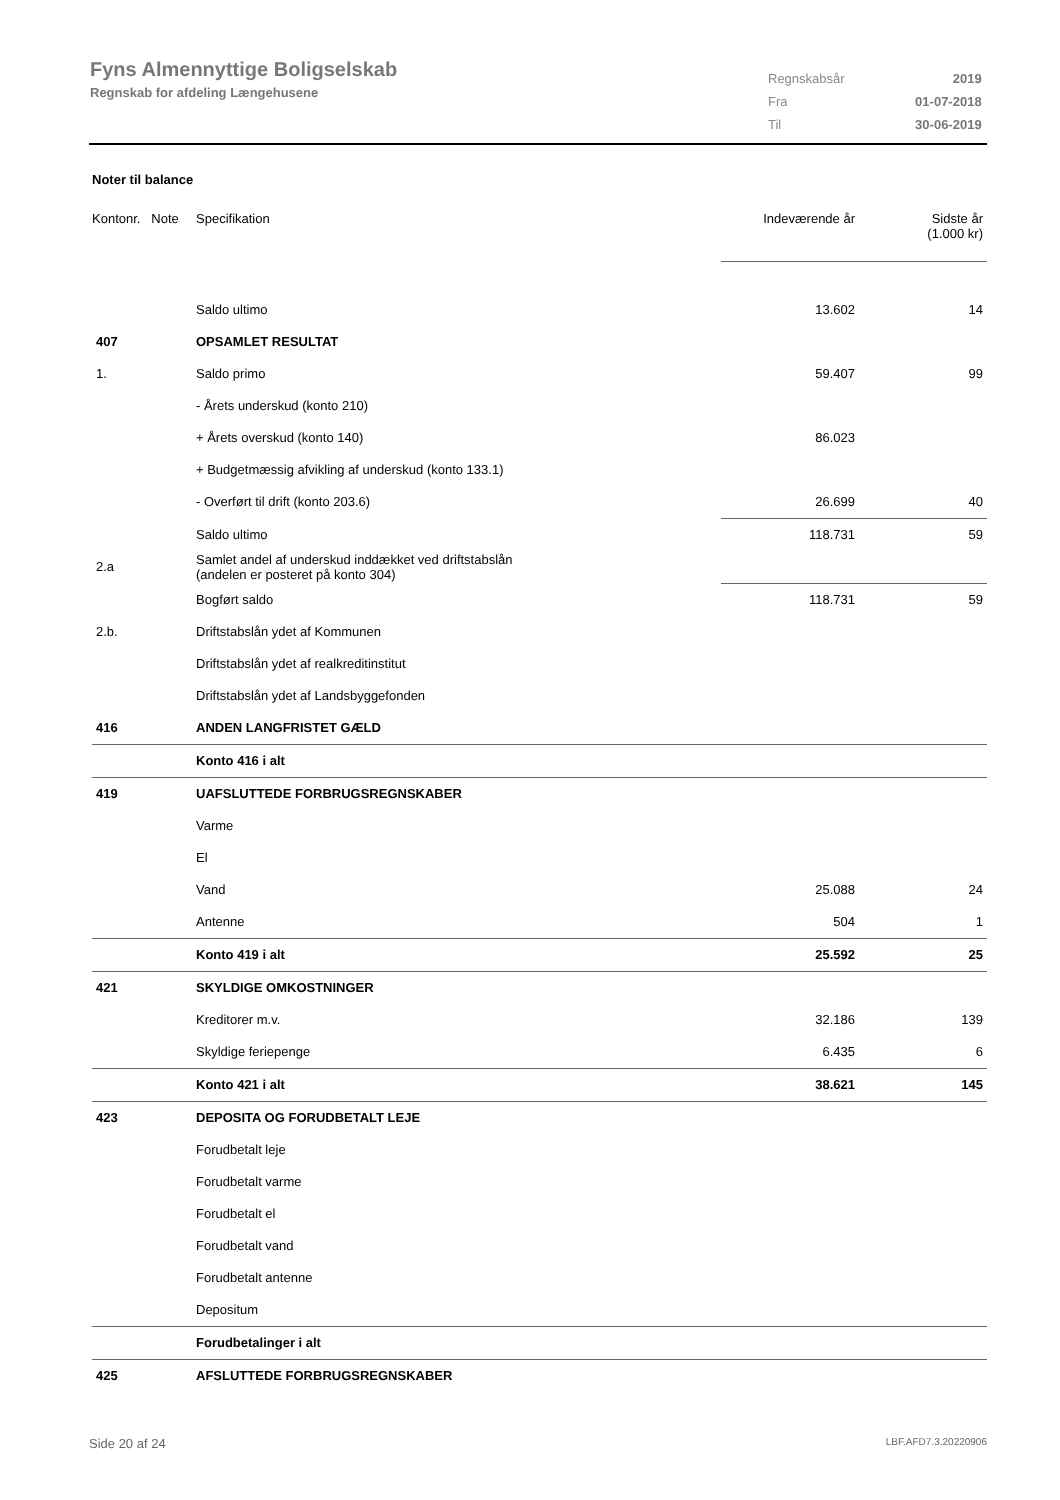Fyns Almennyttige Boligselskab
Regnskab for afdeling Længehusene
| Regnskabsår | 2019 |
| Fra | 01-07-2018 |
| Til | 30-06-2019 |
Noter til balance
| Kontonr. Note | Specifikation | Indeværende år | Sidste år (1.000 kr) |
| | Saldo ultimo | 13.602 | 14 |
| 407 | OPSAMLET RESULTAT | | |
| 1. | Saldo primo | 59.407 | 99 |
| | - Årets underskud (konto 210) | | |
| | + Årets overskud (konto 140) | 86.023 | |
| | + Budgetmæssig afvikling af underskud (konto 133.1) | | |
| | - Overført til drift (konto 203.6) | 26.699 | 40 |
| | Saldo ultimo | 118.731 | 59 |
| 2.a | Samlet andel af underskud inddækket ved driftstabslån (andelen er posteret på konto 304) | | |
| | Bogført saldo | 118.731 | 59 |
| 2.b. | Driftstabslån ydet af Kommunen | | |
| | Driftstabslån ydet af realkreditinstitut | | |
| | Driftstabslån ydet af Landsbyggefonden | | |
| 416 | ANDEN LANGFRISTET GÆLD | | |
| | Konto 416 i alt | | |
| 419 | UAFSLUTTEDE FORBRUGSREGNSKABER | | |
| | Varme | | |
| | El | | |
| | Vand | 25.088 | 24 |
| | Antenne | 504 | 1 |
| | Konto 419 i alt | 25.592 | 25 |
| 421 | SKYLDIGE OMKOSTNINGER | | |
| | Kreditorer m.v. | 32.186 | 139 |
| | Skyldige feriepenge | 6.435 | 6 |
| | Konto 421 i alt | 38.621 | 145 |
| 423 | DEPOSITA OG FORUDBETALT LEJE | | |
| | Forudbetalt leje | | |
| | Forudbetalt varme | | |
| | Forudbetalt el | | |
| | Forudbetalt vand | | |
| | Forudbetalt antenne | | |
| | Depositum | | |
| | Forudbetalinger i alt | | |
| 425 | AFSLUTTEDE FORBRUGSREGNSKABER | | |
Side 20 af 24 LBF.AFD7.3.20220906